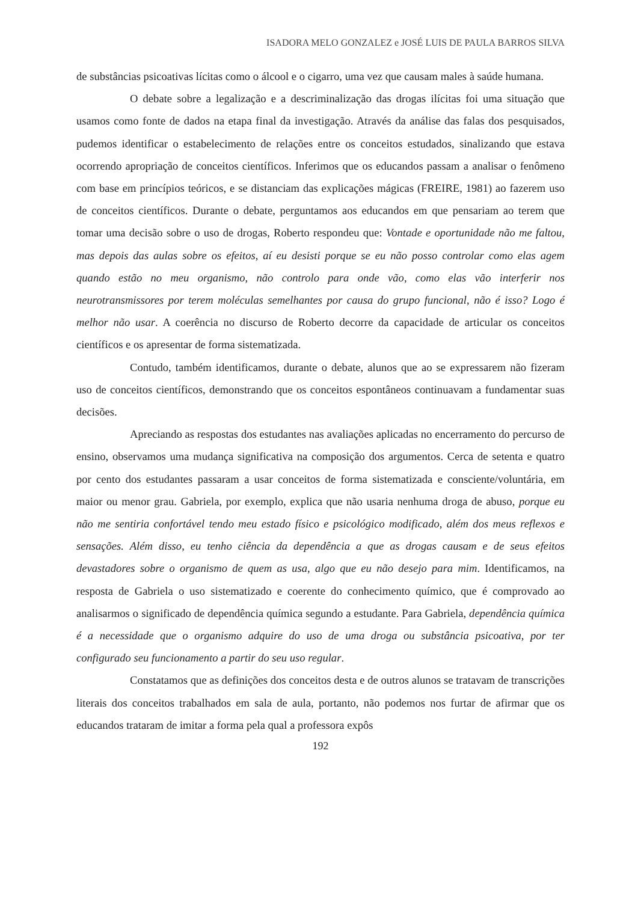ISADORA MELO GONZALEZ e JOSÉ LUIS DE PAULA BARROS SILVA
de substâncias psicoativas lícitas como o álcool e o cigarro, uma vez que causam males à saúde humana.
O debate sobre a legalização e a descriminalização das drogas ilícitas foi uma situação que usamos como fonte de dados na etapa final da investigação. Através da análise das falas dos pesquisados, pudemos identificar o estabelecimento de relações entre os conceitos estudados, sinalizando que estava ocorrendo apropriação de conceitos científicos. Inferimos que os educandos passam a analisar o fenômeno com base em princípios teóricos, e se distanciam das explicações mágicas (FREIRE, 1981) ao fazerem uso de conceitos científicos. Durante o debate, perguntamos aos educandos em que pensariam ao terem que tomar uma decisão sobre o uso de drogas, Roberto respondeu que: Vontade e oportunidade não me faltou, mas depois das aulas sobre os efeitos, aí eu desisti porque se eu não posso controlar como elas agem quando estão no meu organismo, não controlo para onde vão, como elas vão interferir nos neurotransmissores por terem moléculas semelhantes por causa do grupo funcional, não é isso? Logo é melhor não usar. A coerência no discurso de Roberto decorre da capacidade de articular os conceitos científicos e os apresentar de forma sistematizada.
Contudo, também identificamos, durante o debate, alunos que ao se expressarem não fizeram uso de conceitos científicos, demonstrando que os conceitos espontâneos continuavam a fundamentar suas decisões.
Apreciando as respostas dos estudantes nas avaliações aplicadas no encerramento do percurso de ensino, observamos uma mudança significativa na composição dos argumentos. Cerca de setenta e quatro por cento dos estudantes passaram a usar conceitos de forma sistematizada e consciente/voluntária, em maior ou menor grau. Gabriela, por exemplo, explica que não usaria nenhuma droga de abuso, porque eu não me sentiria confortável tendo meu estado físico e psicológico modificado, além dos meus reflexos e sensações. Além disso, eu tenho ciência da dependência a que as drogas causam e de seus efeitos devastadores sobre o organismo de quem as usa, algo que eu não desejo para mim. Identificamos, na resposta de Gabriela o uso sistematizado e coerente do conhecimento químico, que é comprovado ao analisarmos o significado de dependência química segundo a estudante. Para Gabriela, dependência química é a necessidade que o organismo adquire do uso de uma droga ou substância psicoativa, por ter configurado seu funcionamento a partir do seu uso regular.
Constatamos que as definições dos conceitos desta e de outros alunos se tratavam de transcrições literais dos conceitos trabalhados em sala de aula, portanto, não podemos nos furtar de afirmar que os educandos trataram de imitar a forma pela qual a professora expôs
192